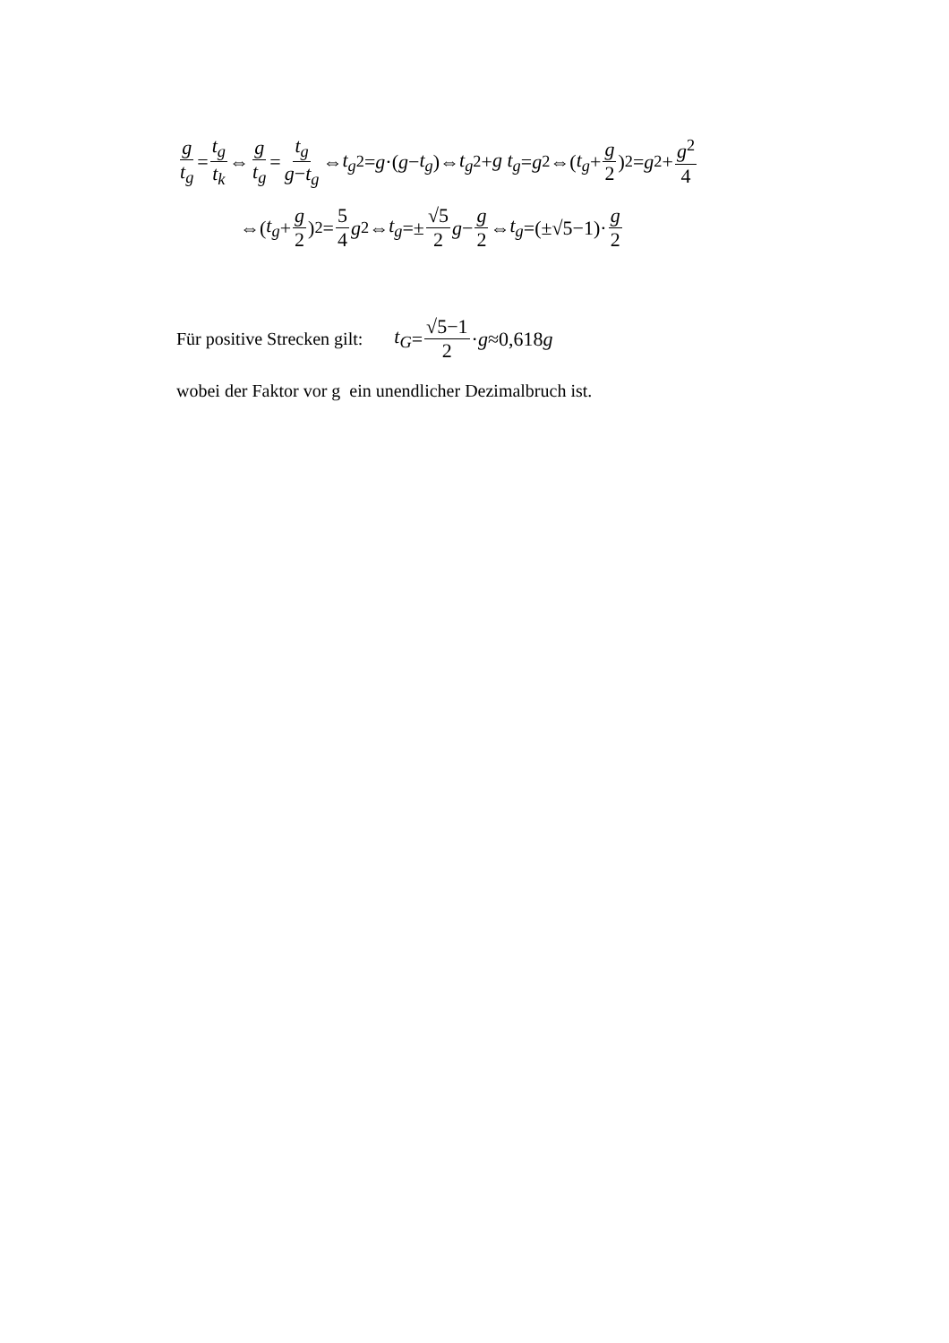g t<sub>g</sub> = t<sub>g</sub> t<sub>k</sub> ⇔ g t<sub>g</sub> = t<sub>g</sub> g−t<sub>g</sub> ⇔ t<sub>g</sub><sup>2</sup>= g ·(g − t<sub>g</sub>)⇔ t<sub>g</sub><sup>2</sup>+ g t<sub>g</sub> = g<sup>2</sup>⇔(t<sub>g</sub> + g 2)<sup>2</sup>= g<sup>2</sup>+ g<sup>2</sup> 4
⇔(t<sub>g</sub> + g 2)<sup>2</sup>= 5 4 g<sup>2</sup>⇔ t<sub>g</sub> =± √5 2 g − g 2 ⇔ t<sub>g</sub> =(±√5−1)· g 2
Für positive Strecken gilt: t<sub>G</sub> = √5−1 2 · g ≈0,618 g
wobei der Faktor vor g ein unendlicher Dezimalbruch ist.